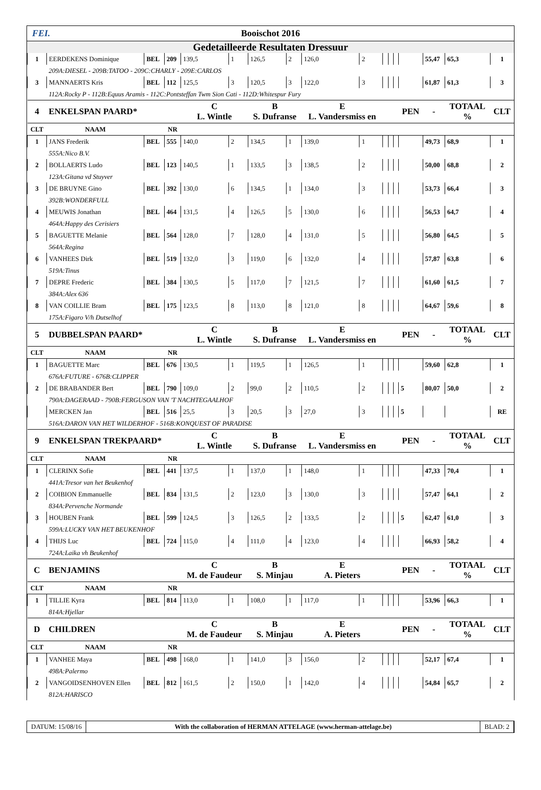FEI. Booischot 2016
Gedetailleerde Resultaten Dressuur
| 1 | EERDEKENS Dominique | BEL | 209 | 139,5 | 1 | 126,5 | 2 | 126,0 | 2 | | | | | 55,47 | 65,3 | 1 |
| | 209A:DIESEL - 209B:TATOO - 209C:CHARLY - 209E:CARLOS | | | | | | | | | | | | | | | |
| 3 | MANNAERTS Kris | BEL | 112 | 125,5 | 3 | 120,5 | 3 | 122,0 | 3 | | | | | 61,87 | 61,3 | 3 |
| | 112A:Rocky P - 112B:Equus Aramis - 112C:Pontsteffan Twm Sion Cati - 112D:Whitespur Fury | | | | | | | | | | | | | | | |
| 4 | ENKELSPAN PAARD* | | | C L. Wintle | | B S. Dufranse | | E L. Vandersmiss en | | | | | PEN | - | TOTAAL % | CLT |
| CLT | NAAM | | NR | | | | | | | | | | | | | |
| 1 | JANS Frederik | BEL | 555 | 140,0 | 2 | 134,5 | 1 | 139,0 | 1 | | | | | 49,73 | 68,9 | 1 |
| | 555A:Nico B.V. | | | | | | | | | | | | | | | |
| 2 | BOLLAERTS Ludo | BEL | 123 | 140,5 | 1 | 133,5 | 3 | 138,5 | 2 | | | | | 50,00 | 68,8 | 2 |
| | 123A:Gitana vd Stuyver | | | | | | | | | | | | | | | |
| 3 | DE BRUYNE Gino | BEL | 392 | 130,0 | 6 | 134,5 | 1 | 134,0 | 3 | | | | | 53,73 | 66,4 | 3 |
| | 392B:WONDERFULL | | | | | | | | | | | | | | | |
| 4 | MEUWIS Jonathan | BEL | 464 | 131,5 | 4 | 126,5 | 5 | 130,0 | 6 | | | | | 56,53 | 64,7 | 4 |
| | 464A:Happy des Cerisiers | | | | | | | | | | | | | | | |
| 5 | BAGUETTE Melanie | BEL | 564 | 128,0 | 7 | 128,0 | 4 | 131,0 | 5 | | | | | 56,80 | 64,5 | 5 |
| | 564A:Regina | | | | | | | | | | | | | | | |
| 6 | VANHEES Dirk | BEL | 519 | 132,0 | 3 | 119,0 | 6 | 132,0 | 4 | | | | | 57,87 | 63,8 | 6 |
| | 519A:Tinus | | | | | | | | | | | | | | | |
| 7 | DEPRE Frederic | BEL | 384 | 130,5 | 5 | 117,0 | 7 | 121,5 | 7 | | | | | 61,60 | 61,5 | 7 |
| | 384A:Alex 636 | | | | | | | | | | | | | | | |
| 8 | VAN COILLIE Bram | BEL | 175 | 123,5 | 8 | 113,0 | 8 | 121,0 | 8 | | | | | 64,67 | 59,6 | 8 |
| | 175A:Figaro V/h Dutselhof | | | | | | | | | | | | | | | |
| 5 | DUBBELSPAN PAARD* | | | C L. Wintle | | B S. Dufranse | | E L. Vandersmiss en | | | | | PEN | - | TOTAAL % | CLT |
| CLT | NAAM | | NR | | | | | | | | | | | | | |
| 1 | BAGUETTE Marc | BEL | 676 | 130,5 | 1 | 119,5 | 1 | 126,5 | 1 | | | | | 59,60 | 62,8 | 1 |
| | 676A:FUTURE - 676B:CLIPPER | | | | | | | | | | | | | | | |
| 2 | DE BRABANDER Bert | BEL | 790 | 109,0 | 2 | 99,0 | 2 | 110,5 | 2 | | | | 5 | 80,07 | 50,0 | 2 |
| | 790A:DAGERAAD - 790B:FERGUSON VAN 'T NACHTEGAALHOF | | | | | | | | | | | | | | | |
| | MERCKEN Jan | BEL | 516 | 25,5 | 3 | 20,5 | 3 | 27,0 | 3 | | | | 5 | | | RE |
| | 516A:DARON VAN HET WILDERHOF - 516B:KONQUEST OF PARADISE | | | | | | | | | | | | | | | |
| 9 | ENKELSPAN TREKPAARD* | | | C L. Wintle | | B S. Dufranse | | E L. Vandersmiss en | | | | | PEN | - | TOTAAL % | CLT |
| CLT | NAAM | | NR | | | | | | | | | | | | | |
| 1 | CLERINX Sofie | BEL | 441 | 137,5 | 1 | 137,0 | 1 | 148,0 | 1 | | | | | 47,33 | 70,4 | 1 |
| | 441A:Tresor van het Beukenhof | | | | | | | | | | | | | | | |
| 2 | COIBION Emmanuelle | BEL | 834 | 131,5 | 2 | 123,0 | 3 | 130,0 | 3 | | | | | 57,47 | 64,1 | 2 |
| | 834A:Pervenche Normande | | | | | | | | | | | | | | | |
| 3 | HOUBEN Frank | BEL | 599 | 124,5 | 3 | 126,5 | 2 | 133,5 | 2 | | | | 5 | 62,47 | 61,0 | 3 |
| | 599A:LUCKY VAN HET BEUKENHOF | | | | | | | | | | | | | | | |
| 4 | THIJS Luc | BEL | 724 | 115,0 | 4 | 111,0 | 4 | 123,0 | 4 | | | | | 66,93 | 58,2 | 4 |
| | 724A:Laika vh Beukenhof | | | | | | | | | | | | | | | |
| C | BENJAMINS | | | C M. de Faudeur | | B S. Minjau | | E A. Pieters | | | | | PEN | - | TOTAAL % | CLT |
| CLT | NAAM | | NR | | | | | | | | | | | | | |
| 1 | TILLIE Kyra | BEL | 814 | 113,0 | 1 | 108,0 | 1 | 117,0 | 1 | | | | | 53,96 | 66,3 | 1 |
| | 814A:Hjellar | | | | | | | | | | | | | | | |
| D | CHILDREN | | | C M. de Faudeur | | B S. Minjau | | E A. Pieters | | | | | PEN | - | TOTAAL % | CLT |
| CLT | NAAM | | NR | | | | | | | | | | | | | |
| 1 | VANHEE Maya | BEL | 498 | 168,0 | 1 | 141,0 | 3 | 156,0 | 2 | | | | | 52,17 | 67,4 | 1 |
| | 498A:Palermo | | | | | | | | | | | | | | | |
| 2 | VANGOIDSENHOVEN Ellen | BEL | 812 | 161,5 | 2 | 150,0 | 1 | 142,0 | 4 | | | | | 54,84 | 65,7 | 2 |
| | 812A:HARISCO | | | | | | | | | | | | | | | |
DATUM: 15/08/16 With the collaboration of HERMAN ATTELAGE (www.herman-attelage.be)
BLAD: 2